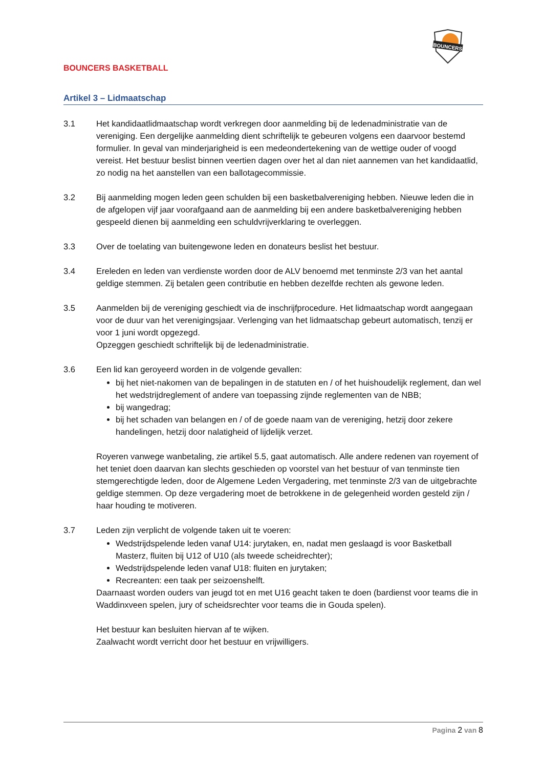BOUNCERS
BOUNCERS BASKETBALL
Artikel 3 – Lidmaatschap
3.1 Het kandidaatlidmaatschap wordt verkregen door aanmelding bij de ledenadministratie van de vereniging. Een dergelijke aanmelding dient schriftelijk te gebeuren volgens een daarvoor bestemd formulier. In geval van minderjarigheid is een medeondertekening van de wettige ouder of voogd vereist. Het bestuur beslist binnen veertien dagen over het al dan niet aannemen van het kandidaatlid, zo nodig na het aanstellen van een ballotagecommissie.
3.2 Bij aanmelding mogen leden geen schulden bij een basketbalvereniging hebben. Nieuwe leden die in de afgelopen vijf jaar voorafgaand aan de aanmelding bij een andere basketbalvereniging hebben gespeeld dienen bij aanmelding een schuldvrijverklaring te overleggen.
3.3 Over de toelating van buitengewone leden en donateurs beslist het bestuur.
3.4 Ereleden en leden van verdienste worden door de ALV benoemd met tenminste 2/3 van het aantal geldige stemmen. Zij betalen geen contributie en hebben dezelfde rechten als gewone leden.
3.5 Aanmelden bij de vereniging geschiedt via de inschrijfprocedure. Het lidmaatschap wordt aangegaan voor de duur van het verenigingsjaar. Verlenging van het lidmaatschap gebeurt automatisch, tenzij er voor 1 juni wordt opgezegd.
Opzeggen geschiedt schriftelijk bij de ledenadministratie.
3.6 Een lid kan geroyeerd worden in de volgende gevallen:
bij het niet-nakomen van de bepalingen in de statuten en / of het huishoudelijk reglement, dan wel het wedstrijdreglement of andere van toepassing zijnde reglementen van de NBB;
bij wangedrag;
bij het schaden van belangen en / of de goede naam van de vereniging, hetzij door zekere handelingen, hetzij door nalatigheid of lijdelijk verzet.
Royeren vanwege wanbetaling, zie artikel 5.5, gaat automatisch. Alle andere redenen van royement of het teniet doen daarvan kan slechts geschieden op voorstel van het bestuur of van tenminste tien stemgerechtigde leden, door de Algemene Leden Vergadering, met tenminste 2/3 van de uitgebrachte geldige stemmen. Op deze vergadering moet de betrokkene in de gelegenheid worden gesteld zijn / haar houding te motiveren.
3.7 Leden zijn verplicht de volgende taken uit te voeren:
Wedstrijdspelende leden vanaf U14: jurytaken, en, nadat men geslaagd is voor Basketball Masterz, fluiten bij U12 of U10 (als tweede scheidrechter);
Wedstrijdspelende leden vanaf U18: fluiten en jurytaken;
Recreanten: een taak per seizoenshelft.
Daarnaast worden ouders van jeugd tot en met U16 geacht taken te doen (bardienst voor teams die in Waddinxveen spelen, jury of scheidsrechter voor teams die in Gouda spelen).
Het bestuur kan besluiten hiervan af te wijken.
Zaalwacht wordt verricht door het bestuur en vrijwilligers.
Pagina 2 van 8